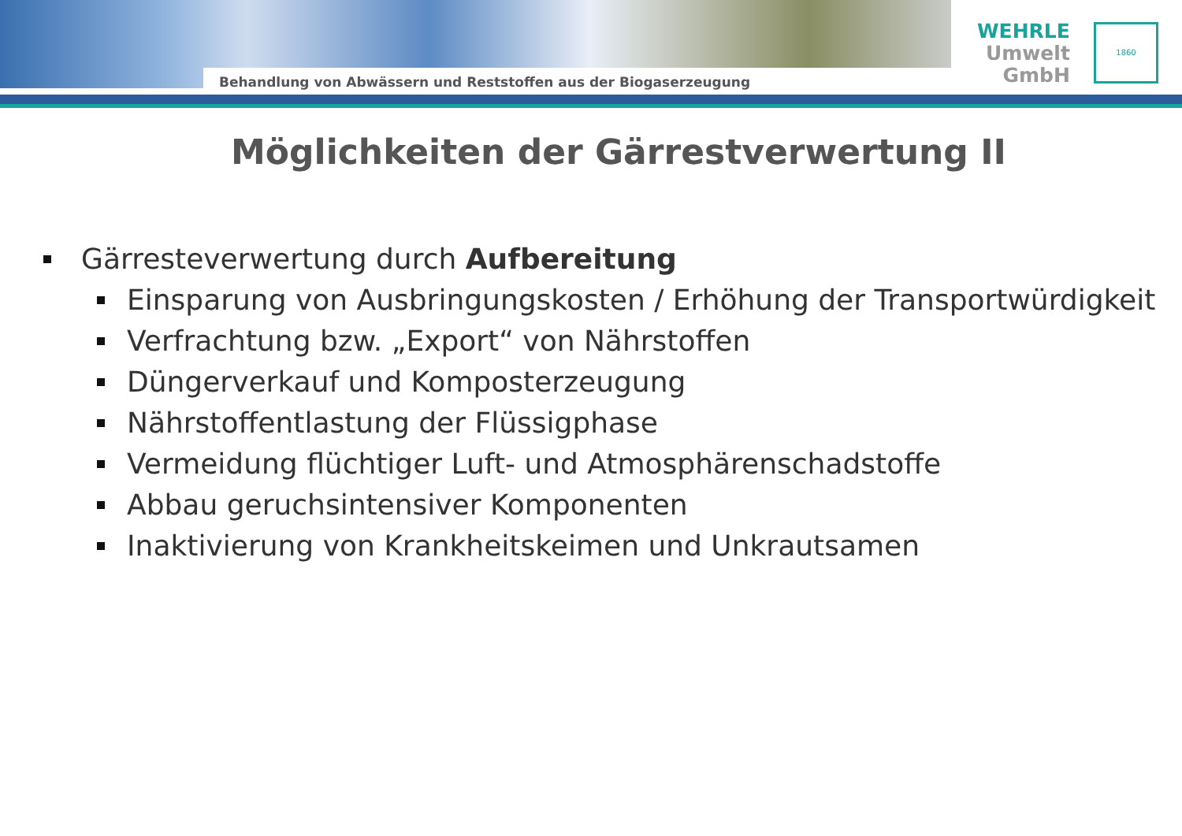Behandlung von Abwässern und Reststoffen aus der Biogaserzeugung
WEHRLE
Umwelt
GmbH
1860
Möglichkeiten der Gärrestverwertung II
Gärresteverwertung durch Aufbereitung
Einsparung von Ausbringungskosten / Erhöhung der Transportwürdigkeit
Verfrachtung bzw. „Export“ von Nährstoffen
Düngerverkauf und Komposterzeugung
Nährstoffentlastung der Flüssigphase
Vermeidung flüchtiger Luft- und Atmosphärenschadstoffe
Abbau geruchsintensiver Komponenten
Inaktivierung von Krankheitskeimen und Unkrautsamen